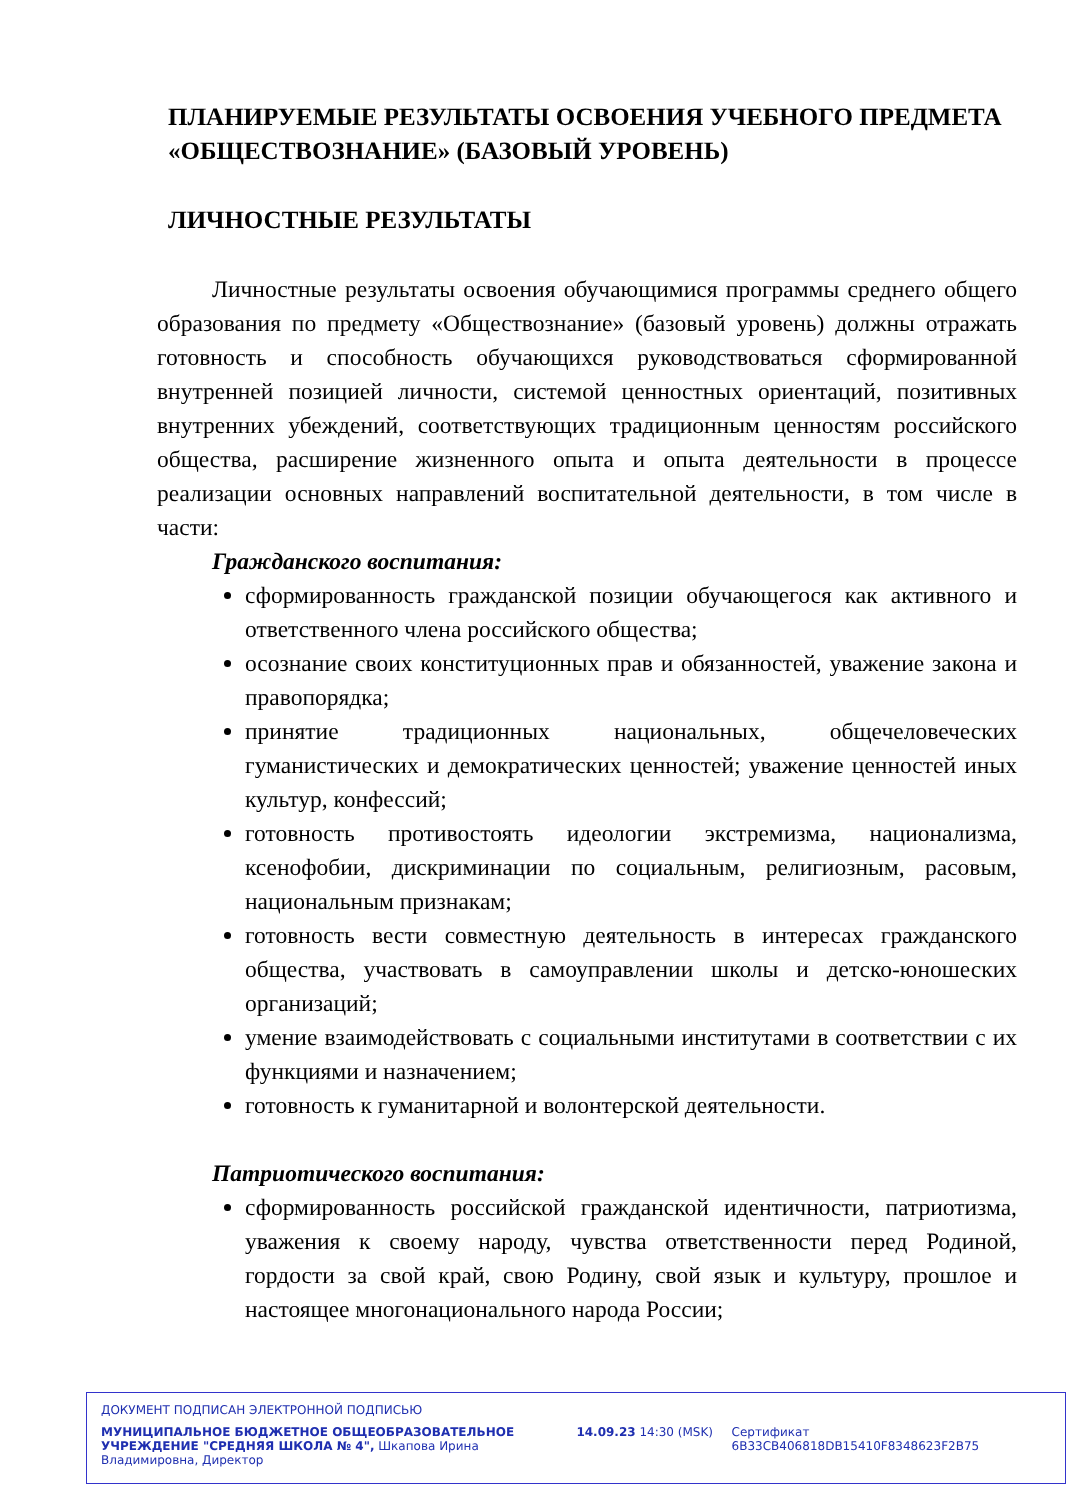ПЛАНИРУЕМЫЕ РЕЗУЛЬТАТЫ ОСВОЕНИЯ УЧЕБНОГО ПРЕДМЕТА «ОБЩЕСТВОЗНАНИЕ» (БАЗОВЫЙ УРОВЕНЬ)
ЛИЧНОСТНЫЕ РЕЗУЛЬТАТЫ
Личностные результаты освоения обучающимися программы среднего общего образования по предмету «Обществознание» (базовый уровень) должны отражать готовность и способность обучающихся руководствоваться сформированной внутренней позицией личности, системой ценностных ориентаций, позитивных внутренних убеждений, соответствующих традиционным ценностям российского общества, расширение жизненного опыта и опыта деятельности в процессе реализации основных направлений воспитательной деятельности, в том числе в части:
Гражданского воспитания:
сформированность гражданской позиции обучающегося как активного и ответственного члена российского общества;
осознание своих конституционных прав и обязанностей, уважение закона и правопорядка;
принятие традиционных национальных, общечеловеческих гуманистических и демократических ценностей; уважение ценностей иных культур, конфессий;
готовность противостоять идеологии экстремизма, национализма, ксенофобии, дискриминации по социальным, религиозным, расовым, национальным признакам;
готовность вести совместную деятельность в интересах гражданского общества, участвовать в самоуправлении школы и детско-юношеских организаций;
умение взаимодействовать с социальными институтами в соответствии с их функциями и назначением;
готовность к гуманитарной и волонтерской деятельности.
Патриотического воспитания:
сформированность российской гражданской идентичности, патриотизма, уважения к своему народу, чувства ответственности перед Родиной, гордости за свой край, свою Родину, свой язык и культуру, прошлое и настоящее многонационального народа России;
ДОКУМЕНТ ПОДПИСАН ЭЛЕКТРОННОЙ ПОДПИСЬЮ
МУНИЦИПАЛЬНОЕ БЮДЖЕТНОЕ ОБЩЕОБРАЗОВАТЕЛЬНОЕ УЧРЕЖДЕНИЕ "СРЕДНЯЯ ШКОЛА № 4", Шкапова Ирина Владимировна, Директор
14.09.23 14:30 (MSK) Сертификат 6B33CB406818DB15410F8348623F2B75